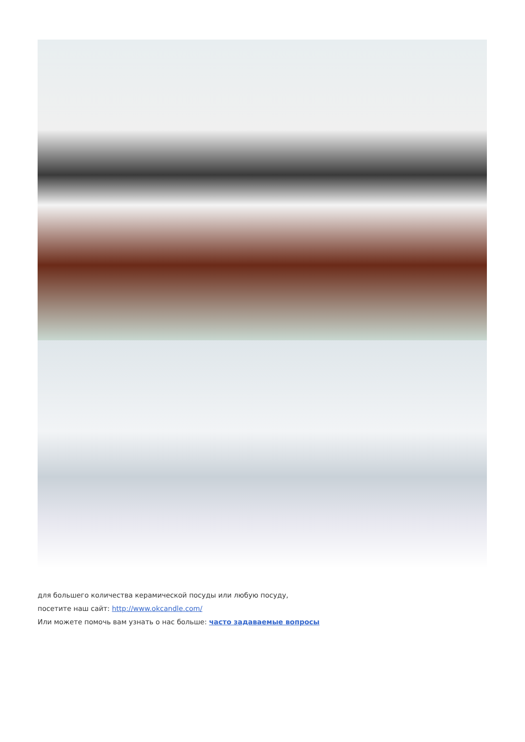для большего количества керамической посуды или любую посуду,
посетите наш сайт: http://www.okcandle.com/
Или можете помочь вам узнать о нас больше: часто задаваемые вопросы